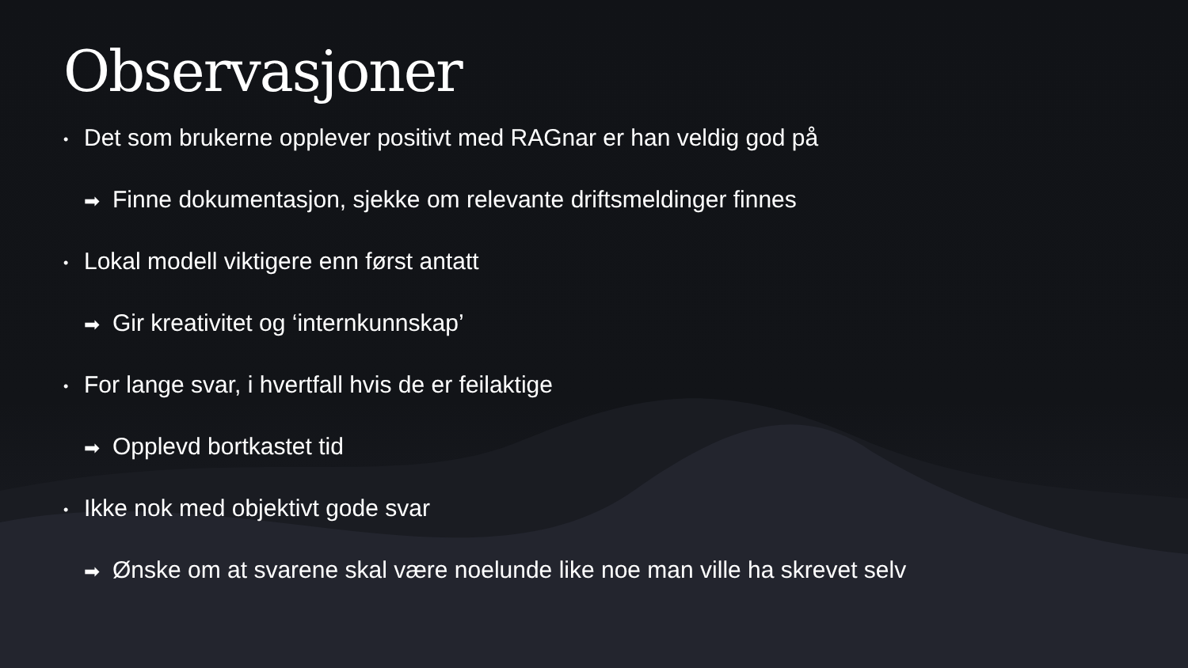Observasjoner
• Det som brukerne opplever positivt med RAGnar er han veldig god på
➡ Finne dokumentasjon, sjekke om relevante driftsmeldinger finnes
• Lokal modell viktigere enn først antatt
➡ Gir kreativitet og ‘internkunnskap’
• For lange svar, i hvertfall hvis de er feilaktige
➡ Opplevd bortkastet tid
• Ikke nok med objektivt gode svar
➡ Ønske om at svarene skal være noelunde like noe man ville ha skrevet selv